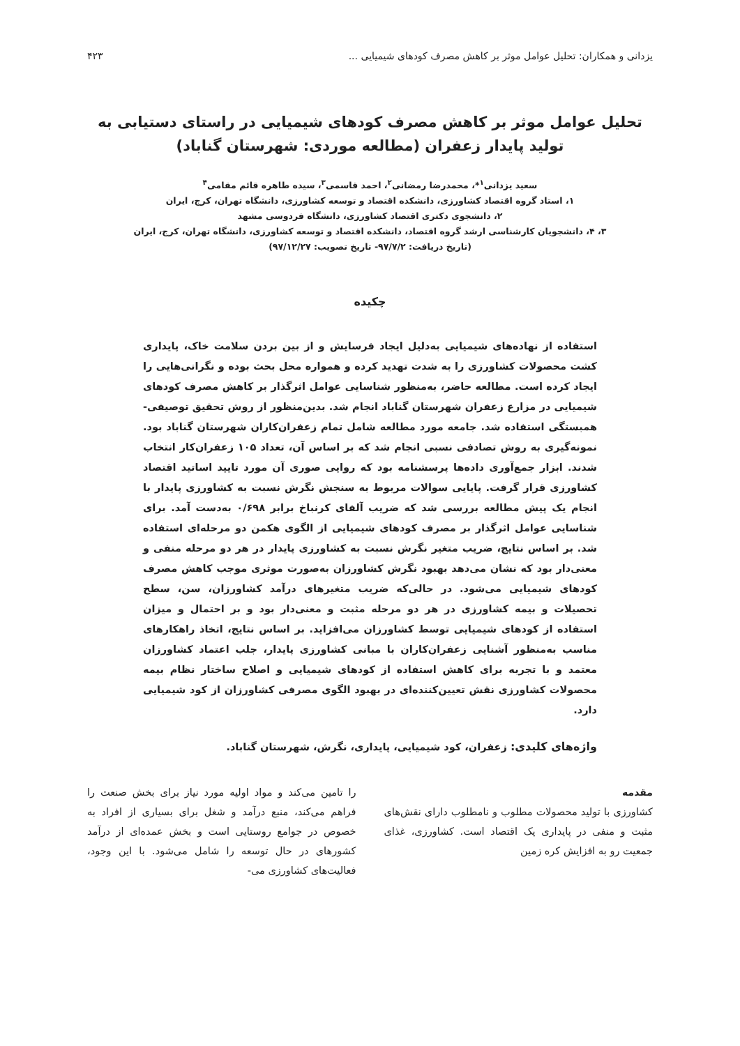یزدانی و همکاران: تحلیل عوامل موثر بر کاهش مصرف کودهای شیمیایی ... ۴۲۳
تحلیل عوامل موثر بر کاهش مصرف کودهای شیمیایی در راستای دستیابی به تولید پایدار زعفران (مطالعه موردی: شهرستان گناباد)
سعید یزدانی<sup>۱</sup>*، محمدرضا رمضانی<sup>۲</sup>، احمد قاسمی<sup>۳</sup>، سیده طاهره قائم مقامی<sup>۴</sup>
۱، استاد گروه اقتصاد کشاورزی، دانشکده اقتصاد و توسعه کشاورزی، دانشگاه تهران، کرج، ایران
۲، دانشجوی دکتری اقتصاد کشاورزی، دانشگاه فردوسی مشهد
۳، ۴، دانشجویان کارشناسی ارشد گروه اقتصاد، دانشکده اقتصاد و توسعه کشاورزی، دانشگاه تهران، کرج، ایران
(تاریخ دریافت: ۹۷/۷/۲- تاریخ تصویب: ۹۷/۱۲/۲۷)
چکیده
استفاده از نهاده‌های شیمیایی به‌دلیل ایجاد فرسایش و از بین بردن سلامت خاک، پایداری کشت محصولات کشاورزی را به شدت تهدید کرده و همواره محل بحث بوده و نگرانی‌هایی را ایجاد کرده است. مطالعه حاضر، به‌منظور شناسایی عوامل اثرگذار بر کاهش مصرف کودهای شیمیایی در مزارع زعفران شهرستان گناباد انجام شد. بدین‌منظور از روش تحقیق توصیفی-همبستگی استفاده شد. جامعه مورد مطالعه شامل تمام زعفران‌کاران شهرستان گناباد بود. نمونه‌گیری به روش تصادفی نسبی انجام شد که بر اساس آن، تعداد ۱۰۵ زعفران‌کار انتخاب شدند. ابزار جمع‌آوری داده‌ها پرسشنامه بود که روایی صوری آن مورد تایید اساتید اقتصاد کشاورزی قرار گرفت. پایایی سوالات مربوط به سنجش نگرش نسبت به کشاورزی پایدار با انجام یک پیش مطالعه بررسی شد که ضریب آلفای کرنباخ برابر ۰/۶۹۸ به‌دست آمد. برای شناسایی عوامل اثرگذار بر مصرف کودهای شیمیایی از الگوی هکمن دو مرحله‌ای استفاده شد. بر اساس نتایج، ضریب متغیر نگرش نسبت به کشاورزی پایدار در هر دو مرحله منفی و معنی‌دار بود که نشان می‌دهد بهبود نگرش کشاورزان به‌صورت موثری موجب کاهش مصرف کودهای شیمیایی می‌شود. در حالی‌که ضریب متغیرهای درآمد کشاورزان، سن، سطح تحصیلات و بیمه کشاورزی در هر دو مرحله مثبت و معنی‌دار بود و بر احتمال و میزان استفاده از کودهای شیمیایی توسط کشاورزان می‌افزاید. بر اساس نتایج، اتخاذ راهکارهای مناسب به‌منظور آشنایی زعفران‌کاران با مبانی کشاورزی پایدار، جلب اعتماد کشاورزان معتمد و با تجربه برای کاهش استفاده از کودهای شیمیایی و اصلاح ساختار نظام بیمه محصولات کشاورزی نقش تعیین‌کننده‌ای در بهبود الگوی مصرفی کشاورزان از کود شیمیایی دارد.
واژه‌های کلیدی: زعفران، کود شیمیایی، پایداری، نگرش، شهرستان گناباد.
مقدمه
کشاورزی با تولید محصولات مطلوب و نامطلوب دارای نقش‌های مثبت و منفی در پایداری یک اقتصاد است. کشاورزی، غذای جمعیت رو به افزایش کره زمین
را تامین می‌کند و مواد اولیه مورد نیاز برای بخش صنعت را فراهم می‌کند، منبع درآمد و شغل برای بسیاری از افراد به خصوص در جوامع روستایی است و بخش عمده‌ای از درآمد کشورهای در حال توسعه را شامل می‌شود. با این وجود، فعالیت‌های کشاورزی می-